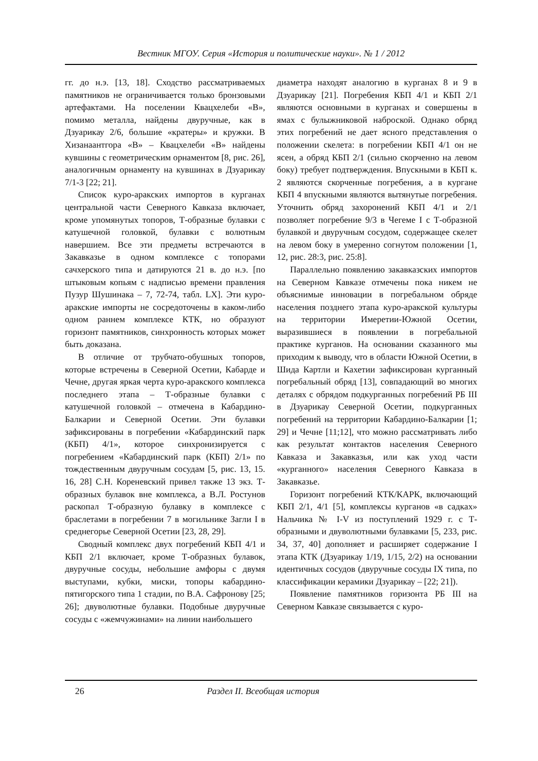Вестник МГОУ. Серия «История и политические науки». № 1 / 2012
гг. до н.э. [13, 18]. Сходство рассматриваемых памятников не ограничивается только бронзовыми артефактами. На поселении Квацхелеби «В», помимо металла, найдены двуручные, как в Дзуарикау 2/6, большие «кратеры» и кружки. В Хизанаантгора «В» – Квацхелеби «В» найдены кувшины с геометрическим орнаментом [8, рис. 26], аналогичным орнаменту на кувшинах в Дзуарикау 7/1-3 [22; 21].
Список куро-аракских импортов в курганах центральной части Северного Кавказа включает, кроме упомянутых топоров, Т-образные булавки с катушечной головкой, булавки с волютным навершием. Все эти предметы встречаются в Закавказье в одном комплексе с топорами сачхерского типа и датируются 21 в. до н.э. [по штыковым копьям с надписью времени правления Пузур Шушинака – 7, 72-74, табл. LX]. Эти куро-аракские импорты не сосредоточены в каком-либо одном раннем комплексе КТК, но образуют горизонт памятников, синхронность которых может быть доказана.
В отличие от трубчато-обушных топоров, которые встречены в Северной Осетии, Кабарде и Чечне, другая яркая черта куро-аракского комплекса последнего этапа – Т-образные булавки с катушечной головкой – отмечена в Кабардино-Балкарии и Северной Осетии. Эти булавки зафиксированы в погребении «Кабардинский парк (КБП) 4/1», которое синхронизируется с погребением «Кабардинский парк (КБП) 2/1» по тождественным двуручным сосудам [5, рис. 13, 15. 16, 28] С.Н. Кореневский привел также 13 экз. Т-образных булавок вне комплекса, а В.Л. Ростунов раскопал Т-образную булавку в комплексе с браслетами в погребении 7 в могильнике Загли I в среднегорье Северной Осетии [23, 28, 29].
Сводный комплекс двух погребений КБП 4/1 и КБП 2/1 включает, кроме Т-образных булавок, двуручные сосуды, небольшие амфоры с двумя выступами, кубки, миски, топоры кабардино-пятигорского типа 1 стадии, по В.А. Сафронову [25; 26]; двуволютные булавки. Подобные двуручные сосуды с «жемчужинами» на линии наибольшего
диаметра находят аналогию в курганах 8 и 9 в Дзуарикау [21]. Погребения КБП 4/1 и КБП 2/1 являются основными в курганах и совершены в ямах с булыжниковой наброской. Однако обряд этих погребений не дает ясного представления о положении скелета: в погребении КБП 4/1 он не ясен, а обряд КБП 2/1 (сильно скорченно на левом боку) требует подтверждения. Впускными в КБП к. 2 являются скорченные погребения, а в кургане КБП 4 впускными являются вытянутые погребения. Уточнить обряд захоронений КБП 4/1 и 2/1 позволяет погребение 9/3 в Чегеме I с Т-образной булавкой и двуручным сосудом, содержащее скелет на левом боку в умеренно согнутом положении [1, 12, рис. 28:3, рис. 25:8].
Параллельно появлению закавказских импортов на Северном Кавказе отмечены пока никем не объяснимые инновации в погребальном обряде населения позднего этапа куро-аракской культуры на территории Имеретии-Южной Осетии, выразившиеся в появлении в погребальной практике курганов. На основании сказанного мы приходим к выводу, что в области Южной Осетии, в Шида Картли и Кахетии зафиксирован курганный погребальный обряд [13], совпадающий во многих деталях с обрядом подкурганных погребений РБ III в Дзуарикау Северной Осетии, подкурганных погребений на территории Кабардино-Балкарии [1; 29] и Чечне [11;12], что можно рассматривать либо как результат контактов населения Северного Кавказа и Закавказья, или как уход части «курганного» населения Северного Кавказа в Закавказье.
Горизонт погребений КТК/КАРК, включающий КБП 2/1, 4/1 [5], комплексы курганов «в садках» Нальчика № I-V из поступлений 1929 г. с Т-образными и двуволютными булавками [5, 233, рис. 34, 37, 40] дополняет и расширяет содержание I этапа КТК (Дзуарикау 1/19, 1/15, 2/2) на основании идентичных сосудов (двуручные сосуды IX типа, по классификации керамики Дзуарикау – [22; 21]).
Появление памятников горизонта РБ III на Северном Кавказе связывается с куро-
26 Раздел II. Всеобщая история